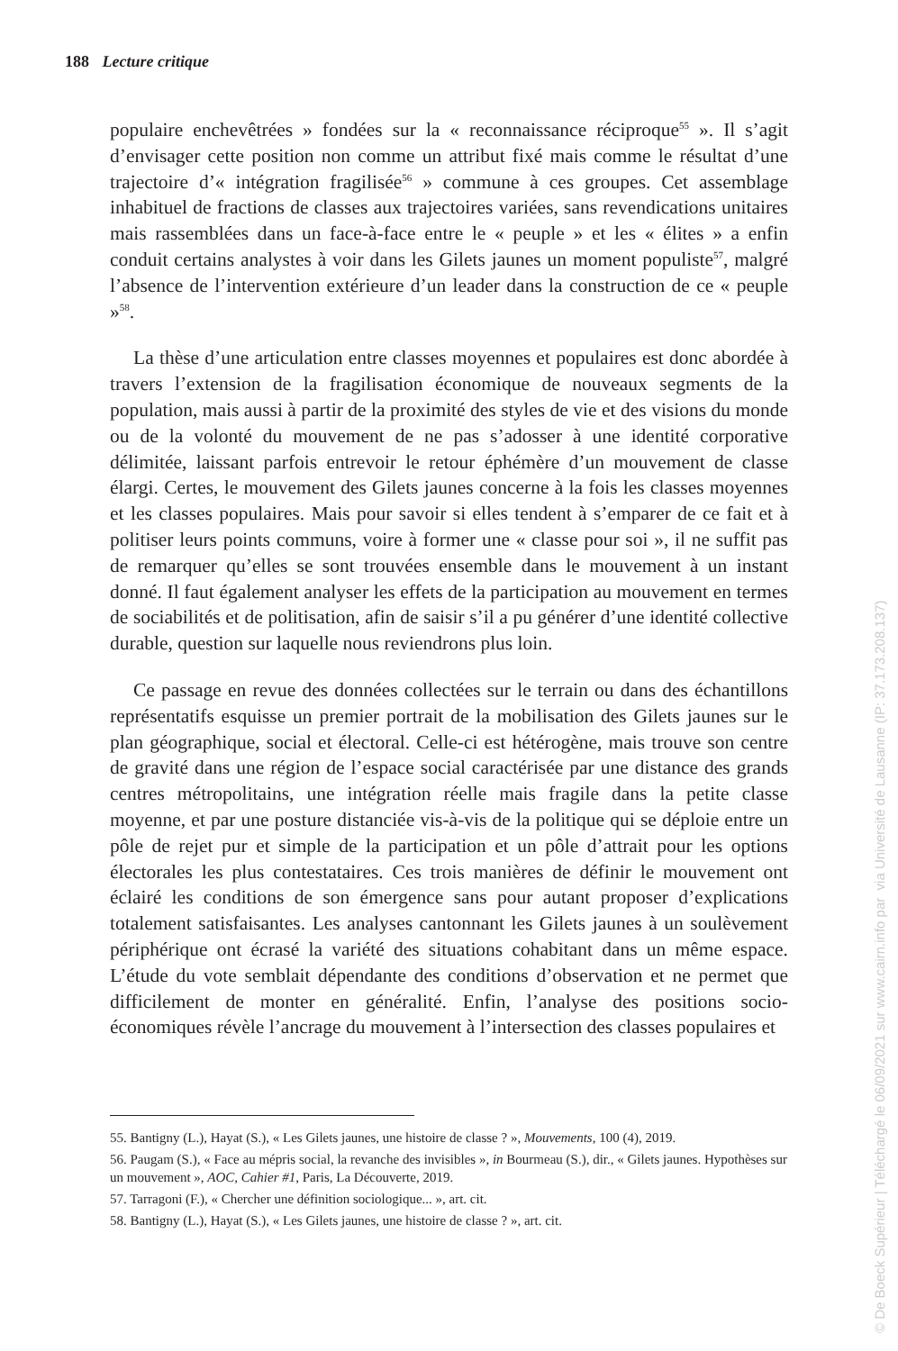188 Lecture critique
populaire enchevêtrées » fondées sur la « reconnaissance réciproque<sup>55</sup> ». Il s’agit d’envisager cette position non comme un attribut fixé mais comme le résultat d’une trajectoire d’« intégration fragilisée<sup>56</sup> » commune à ces groupes. Cet assemblage inhabituel de fractions de classes aux trajectoires variées, sans revendications unitaires mais rassemblées dans un face-à-face entre le « peuple » et les « élites » a enfin conduit certains analystes à voir dans les Gilets jaunes un moment populiste<sup>57</sup>, malgré l’absence de l’intervention extérieure d’un leader dans la construction de ce « peuple »<sup>58</sup>.
La thèse d’une articulation entre classes moyennes et populaires est donc abordée à travers l’extension de la fragilisation économique de nouveaux segments de la population, mais aussi à partir de la proximité des styles de vie et des visions du monde ou de la volonté du mouvement de ne pas s’adosser à une identité corporative délimitée, laissant parfois entrevoir le retour éphémère d’un mouvement de classe élargi. Certes, le mouvement des Gilets jaunes concerne à la fois les classes moyennes et les classes populaires. Mais pour savoir si elles tendent à s’emparer de ce fait et à politiser leurs points communs, voire à former une « classe pour soi », il ne suffit pas de remarquer qu’elles se sont trouvées ensemble dans le mouvement à un instant donné. Il faut également analyser les effets de la participation au mouvement en termes de sociabilités et de politisation, afin de saisir s’il a pu générer d’une identité collective durable, question sur laquelle nous reviendrons plus loin.
Ce passage en revue des données collectées sur le terrain ou dans des échantillons représentatifs esquisse un premier portrait de la mobilisation des Gilets jaunes sur le plan géographique, social et électoral. Celle-ci est hétérogène, mais trouve son centre de gravité dans une région de l’espace social caractérisée par une distance des grands centres métropolitains, une intégration réelle mais fragile dans la petite classe moyenne, et par une posture distanciée vis-à-vis de la politique qui se déploie entre un pôle de rejet pur et simple de la participation et un pôle d’attrait pour les options électorales les plus contestataires. Ces trois manières de définir le mouvement ont éclairé les conditions de son émergence sans pour autant proposer d’explications totalement satisfaisantes. Les analyses cantonnant les Gilets jaunes à un soulèvement périphérique ont écrasé la variété des situations cohabitant dans un même espace. L’étude du vote semblait dépendante des conditions d’observation et ne permet que difficilement de monter en généralité. Enfin, l’analyse des positions socio-économiques révèle l’ancrage du mouvement à l’intersection des classes populaires et
55. Bantigny (L.), Hayat (S.), « Les Gilets jaunes, une histoire de classe ? », Mouvements, 100 (4), 2019.
56. Paugam (S.), « Face au mépris social, la revanche des invisibles », in Bourmeau (S.), dir., « Gilets jaunes. Hypothèses sur un mouvement », AOC, Cahier #1, Paris, La Découverte, 2019.
57. Tarragoni (F.), « Chercher une définition sociologique... », art. cit.
58. Bantigny (L.), Hayat (S.), « Les Gilets jaunes, une histoire de classe ? », art. cit.
© De Boeck Supérieur | Téléchargé le 06/09/2021 sur www.cairn.info par via Université de Lausanne (IP: 37.173.208.137)